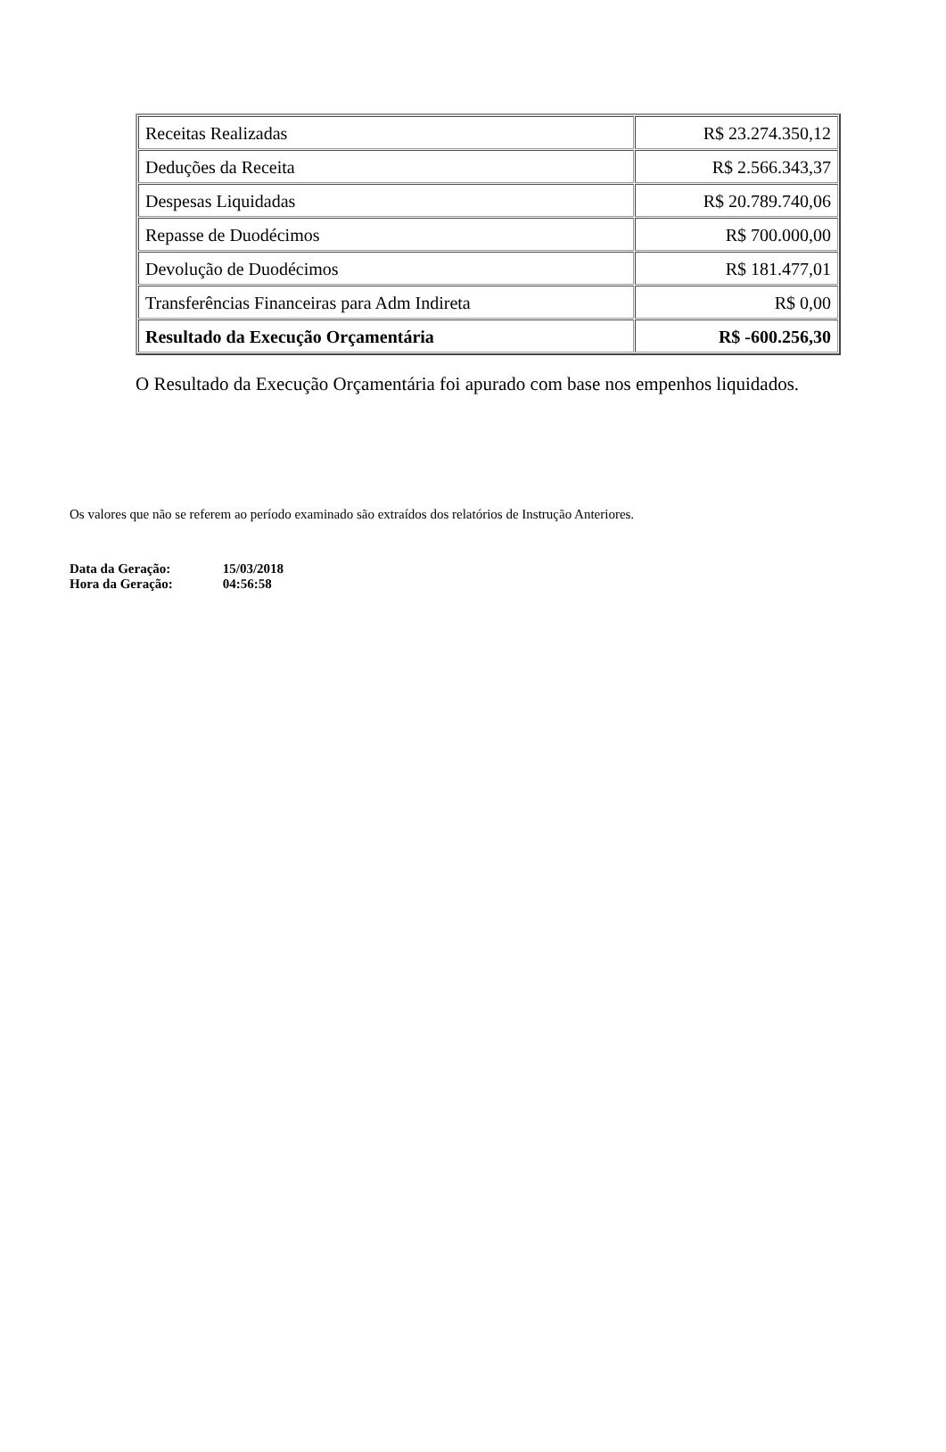| Receitas Realizadas | R$ 23.274.350,12 |
| Deduções da Receita | R$ 2.566.343,37 |
| Despesas Liquidadas | R$ 20.789.740,06 |
| Repasse de Duodécimos | R$ 700.000,00 |
| Devolução de Duodécimos | R$ 181.477,01 |
| Transferências Financeiras para Adm Indireta | R$ 0,00 |
| Resultado da Execução Orçamentária | R$ -600.256,30 |
O Resultado da Execução Orçamentária foi apurado com base nos empenhos liquidados.
Os valores que não se referem ao período examinado são extraídos dos relatórios de Instrução Anteriores.
Data da Geração: 15/03/2018
Hora da Geração: 04:56:58